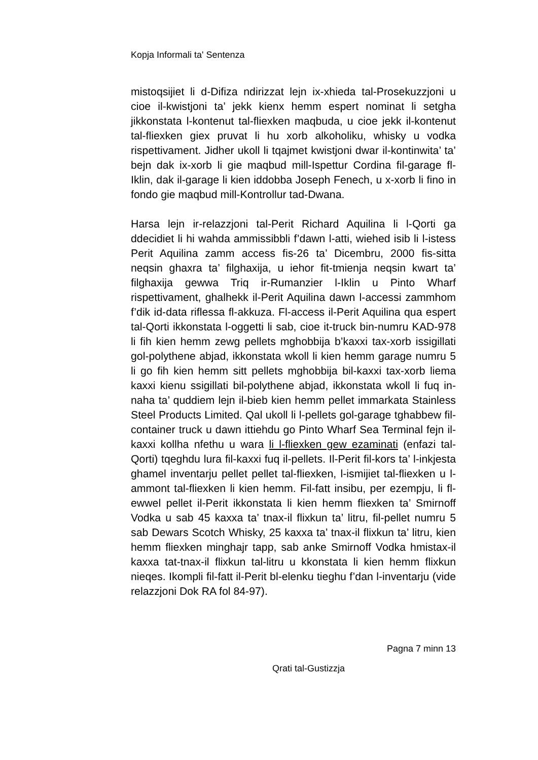Kopja Informali ta' Sentenza
mistoqsijiet li d-Difiza ndirizzat lejn ix-xhieda tal-Prosekuzzjoni u cioe il-kwistjoni ta’ jekk kienx hemm espert nominat li setgha jikkonstata l-kontenut tal-fliexken maqbuda, u cioe jekk il-kontenut tal-fliexken giex pruvat li hu xorb alkoholiku, whisky u vodka rispettivament. Jidher ukoll li tqajmet kwistjoni dwar il-kontinwita’ ta’ bejn dak ix-xorb li gie maqbud mill-Ispettur Cordina fil-garage fl-Iklin, dak il-garage li kien iddobba Joseph Fenech, u x-xorb li fino in fondo gie maqbud mill-Kontrollur tad-Dwana.
Harsa lejn ir-relazzjoni tal-Perit Richard Aquilina li l-Qorti ga ddecidiet li hi wahda ammissibbli f’dawn l-atti, wiehed isib li l-istess Perit Aquilina zamm access fis-26 ta’ Dicembru, 2000 fis-sitta neqsin ghaxra ta’ filghaxija, u iehor fit-tmienja neqsin kwart ta’ filghaxija gewwa Triq ir-Rumanzier l-Iklin u Pinto Wharf rispettivament, ghalhekk il-Perit Aquilina dawn l-accessi zammhom f’dik id-data riflessa fl-akkuza. Fl-access il-Perit Aquilina qua espert tal-Qorti ikkonstata l-oggetti li sab, cioe it-truck bin-numru KAD-978 li fih kien hemm zewg pellets mghobbija b’kaxxi tax-xorb issigillati gol-polythene abjad, ikkonstata wkoll li kien hemm garage numru 5 li go fih kien hemm sitt pellets mghobbija bil-kaxxi tax-xorb liema kaxxi kienu ssigillati bil-polythene abjad, ikkonstata wkoll li fuq in-naha ta’ quddiem lejn il-bieb kien hemm pellet immarkata Stainless Steel Products Limited. Qal ukoll li l-pellets gol-garage tghabbew fil-container truck u dawn ittiehdu go Pinto Wharf Sea Terminal fejn il-kaxxi kollha nfethu u wara li l-fliexken gew ezaminati (enfazi tal-Qorti) tqeghdu lura fil-kaxxi fuq il-pellets. Il-Perit fil-kors ta’ l-inkjesta ghamel inventarju pellet pellet tal-fliexken, l-ismijiet tal-fliexken u l-ammont tal-fliexken li kien hemm. Fil-fatt insibu, per ezempju, li fl-ewwel pellet il-Perit ikkonstata li kien hemm fliexken ta’ Smirnoff Vodka u sab 45 kaxxa ta’ tnax-il flixkun ta’ litru, fil-pellet numru 5 sab Dewars Scotch Whisky, 25 kaxxa ta’ tnax-il flixkun ta’ litru, kien hemm fliexken minghajr tapp, sab anke Smirnoff Vodka hmistax-il kaxxa tat-tnax-il flixkun tal-litru u kkonstata li kien hemm flixkun nieqes. Ikompli fil-fatt il-Perit bl-elenku tieghu f’dan l-inventarju (vide relazzjoni Dok RA fol 84-97).
Pagna 7 minn 13
Qrati tal-Gustizzja